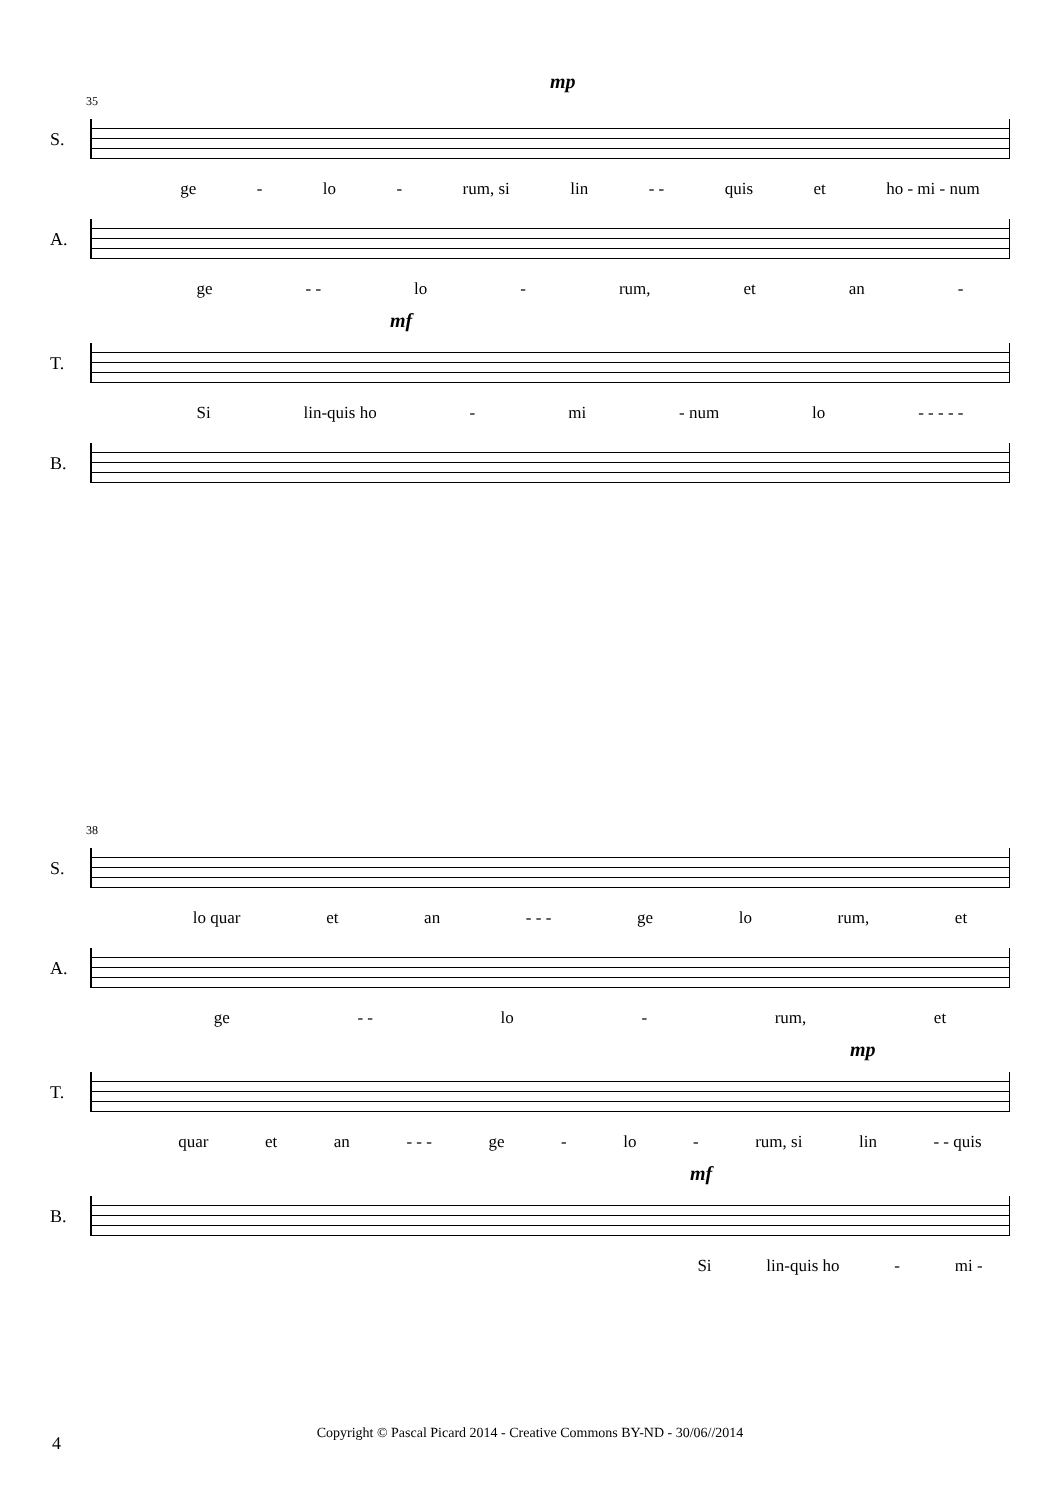mp
35
S.
ge - lo - rum, si lin - - quis et ho - mi - num
A.
ge - - lo - rum, et an -
mf
T.
Si lin-quis ho - mi - num lo - - - - -
B.
38
S.
lo quar et an - - - ge lo rum, et
A.
ge - - lo - rum, et
mp
T.
quar et an - - - ge - lo - rum, si lin - - quis
mf
B.
Si lin-quis ho - mi -
4
Copyright © Pascal Picard 2014 - Creative Commons BY-ND - 30/06//2014